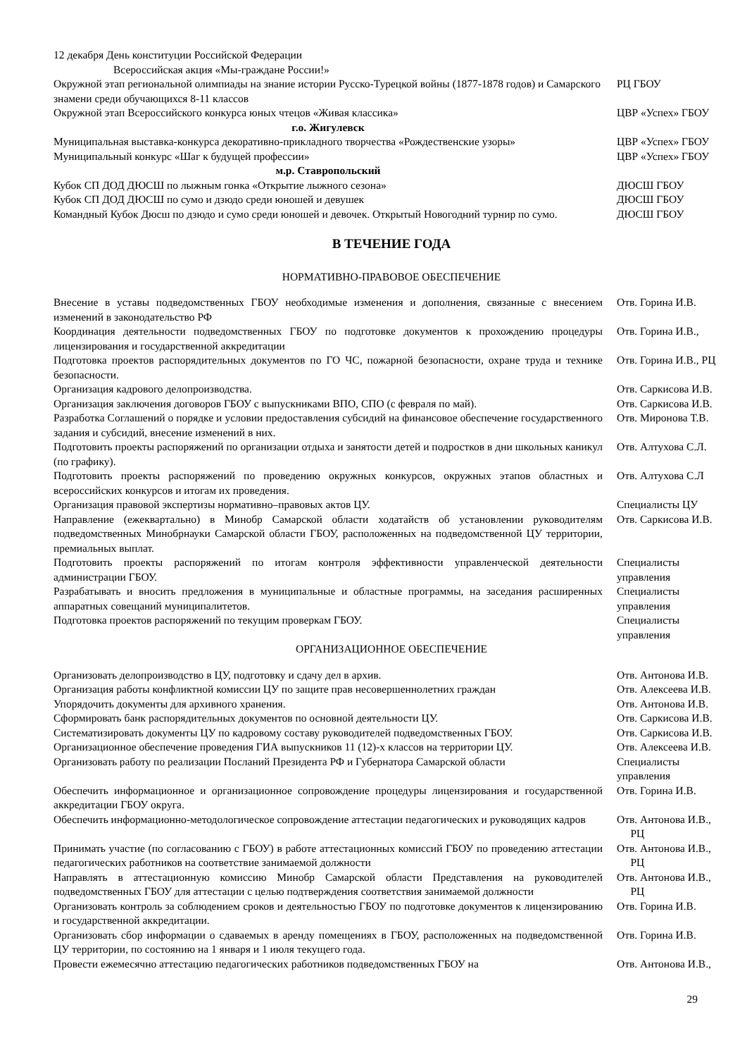| 12 декабря День конституции Российской Федерации Всероссийская акция «Мы-граждане России!» | |
| Окружной этап региональной олимпиады на знание истории Русско-Турецкой войны (1877-1878 годов) и Самарского знамени среди обучающихся 8-11 классов | РЦ ГБОУ |
| Окружной этап Всероссийского конкурса юных чтецов «Живая классика» | ЦВР «Успех» ГБОУ |
| г.о. Жигулевск | |
| Муниципальная выставка-конкурса декоративно-прикладного творчества «Рождественские узоры» | ЦВР «Успех» ГБОУ |
| Муниципальный конкурс «Шаг к будущей профессии» | ЦВР «Успех» ГБОУ |
| м.р. Ставропольский | |
| Кубок СП ДОД ДЮСШ по лыжным гонка «Открытие лыжного сезона» | ДЮСШ ГБОУ |
| Кубок СП ДОД ДЮСШ по сумо и дзюдо среди юношей и девушек | ДЮСШ ГБОУ |
| Командный Кубок Дюсш по дзюдо и сумо среди юношей и девочек. Открытый Новогодний турнир по сумо. | ДЮСШ ГБОУ |
В ТЕЧЕНИЕ ГОДА
НОРМАТИВНО-ПРАВОВОЕ ОБЕСПЕЧЕНИЕ
| Внесение в уставы подведомственных ГБОУ необходимые изменения и дополнения, связанные с внесением изменений в законодательство РФ | Отв. Горина И.В. |
| Координация деятельности подведомственных ГБОУ по подготовке документов к прохождению процедуры лицензирования и государственной аккредитации | Отв. Горина И.В., |
| Подготовка проектов распорядительных документов по ГО ЧС, пожарной безопасности, охране труда и технике безопасности. | Отв. Горина И.В., РЦ |
| Организация кадрового делопроизводства. | Отв. Саркисова И.В. |
| Организация заключения договоров ГБОУ с выпускниками ВПО, СПО (с февраля по май). | Отв. Саркисова И.В. |
| Разработка Соглашений о порядке и условии предоставления субсидий на финансовое обеспечение государственного задания и субсидий, внесение изменений в них. | Отв. Миронова Т.В. |
| Подготовить проекты распоряжений по организации отдыха и занятости детей и подростков в дни школьных каникул (по графику). | Отв. Алтухова С.Л. |
| Подготовить проекты распоряжений по проведению окружных конкурсов, окружных этапов областных и всероссийских конкурсов и итогам их проведения. | Отв. Алтухова С.Л |
| Организация правовой экспертизы нормативно–правовых актов ЦУ. | Специалисты ЦУ |
| Направление (ежеквартально) в Минобр Самарской области ходатайств об установлении руководителям подведомственных Минобрнауки Самарской области ГБОУ, расположенных на подведомственной ЦУ территории, премиальных выплат. | Отв. Саркисова И.В. |
| Подготовить проекты распоряжений по итогам контроля эффективности управленческой деятельности администрации ГБОУ. | Специалисты управления |
| Разрабатывать и вносить предложения в муниципальные и областные программы, на заседания расширенных аппаратных совещаний муниципалитетов. | Специалисты управления |
| Подготовка проектов распоряжений по текущим проверкам ГБОУ. | Специалисты управления |
ОРГАНИЗАЦИОННОЕ ОБЕСПЕЧЕНИЕ
| Организовать делопроизводство в ЦУ, подготовку и сдачу дел в архив. | Отв. Антонова И.В. |
| Организация работы конфликтной комиссии ЦУ по защите прав несовершеннолетних граждан | Отв. Алексеева И.В. |
| Упорядочить документы для архивного хранения. | Отв. Антонова И.В. |
| Сформировать банк распорядительных документов по основной деятельности ЦУ. | Отв. Саркисова И.В. |
| Систематизировать документы ЦУ по кадровому составу руководителей подведомственных ГБОУ. | Отв. Саркисова И.В. |
| Организационное обеспечение проведения ГИА выпускников 11 (12)-х классов на территории ЦУ. | Отв. Алексеева И.В. |
| Организовать работу по реализации Посланий Президента РФ и Губернатора Самарской области | Специалисты управления |
| Обеспечить информационное и организационное сопровождение процедуры лицензирования и государственной аккредитации ГБОУ округа. | Отв. Горина И.В. |
| Обеспечить информационно-методологическое сопровождение аттестации педагогических и руководящих кадров | Отв. Антонова И.В., РЦ |
| Принимать участие (по согласованию с ГБОУ) в работе аттестационных комиссий ГБОУ по проведению аттестации педагогических работников на соответствие занимаемой должности | Отв. Антонова И.В., РЦ |
| Направлять в аттестационную комиссию Минобр Самарской области Представления на руководителей подведомственных ГБОУ для аттестации с целью подтверждения соответствия занимаемой должности | Отв. Антонова И.В., РЦ |
| Организовать контроль за соблюдением сроков и деятельностью ГБОУ по подготовке документов к лицензированию и государственной аккредитации. | Отв. Горина И.В. |
| Организовать сбор информации о сдаваемых в аренду помещениях в ГБОУ, расположенных на подведомственной ЦУ территории, по состоянию на 1 января и 1 июля текущего года. | Отв. Горина И.В. |
| Провести ежемесячно аттестацию педагогических работников подведомственных ГБОУ на | Отв. Антонова И.В., |
29